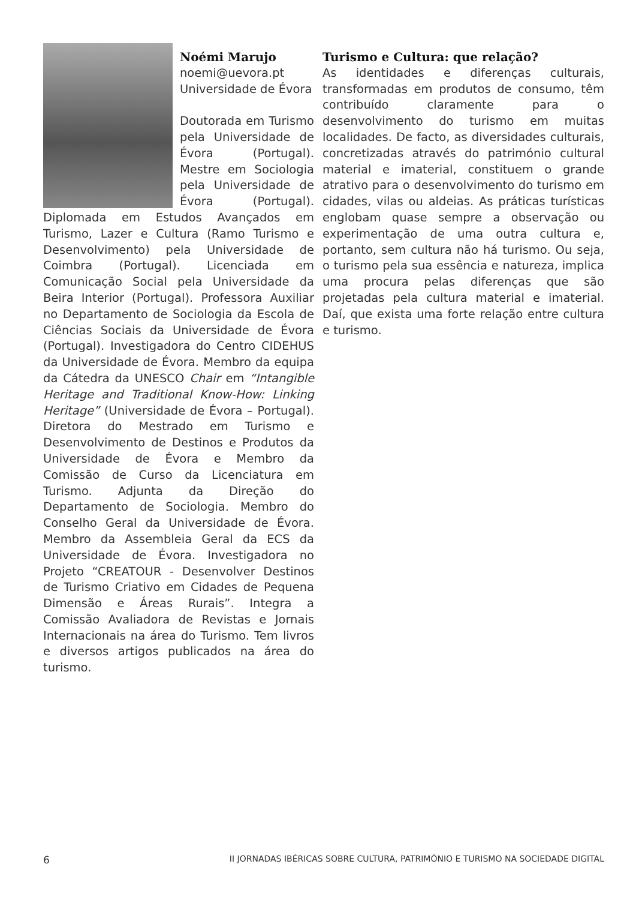Noémi Marujo
noemi@uevora.pt
Universidade de Évora
Doutorada em Turismo pela Universidade de Évora (Portugal). Mestre em Sociologia pela Universidade de Évora (Portugal). Diplomada em Estudos Avançados em Turismo, Lazer e Cultura (Ramo Turismo e Desenvolvimento) pela Universidade de Coimbra (Portugal). Licenciada em Comunicação Social pela Universidade da Beira Interior (Portugal). Professora Auxiliar no Departamento de Sociologia da Escola de Ciências Sociais da Universidade de Évora (Portugal). Investigadora do Centro CIDEHUS da Universidade de Évora. Membro da equipa da Cátedra da UNESCO Chair em “Intangible Heritage and Traditional Know-How: Linking Heritage” (Universidade de Évora – Portugal). Diretora do Mestrado em Turismo e Desenvolvimento de Destinos e Produtos da Universidade de Évora e Membro da Comissão de Curso da Licenciatura em Turismo. Adjunta da Direção do Departamento de Sociologia. Membro do Conselho Geral da Universidade de Évora. Membro da Assembleia Geral da ECS da Universidade de Évora. Investigadora no Projeto “CREATOUR - Desenvolver Destinos de Turismo Criativo em Cidades de Pequena Dimensão e Áreas Rurais”. Integra a Comissão Avaliadora de Revistas e Jornais Internacionais na área do Turismo. Tem livros e diversos artigos publicados na área do turismo.
Turismo e Cultura: que relação?
As identidades e diferenças culturais, transformadas em produtos de consumo, têm contribuído claramente para o desenvolvimento do turismo em muitas localidades. De facto, as diversidades culturais, concretizadas através do património cultural material e imaterial, constituem o grande atrativo para o desenvolvimento do turismo em cidades, vilas ou aldeias. As práticas turísticas englobam quase sempre a observação ou experimentação de uma outra cultura e, portanto, sem cultura não há turismo. Ou seja, o turismo pela sua essência e natureza, implica uma procura pelas diferenças que são projetadas pela cultura material e imaterial. Daí, que exista uma forte relação entre cultura e turismo.
6 II JORNADAS IBÉRICAS SOBRE CULTURA, PATRIMÓNIO E TURISMO NA SOCIEDADE DIGITAL